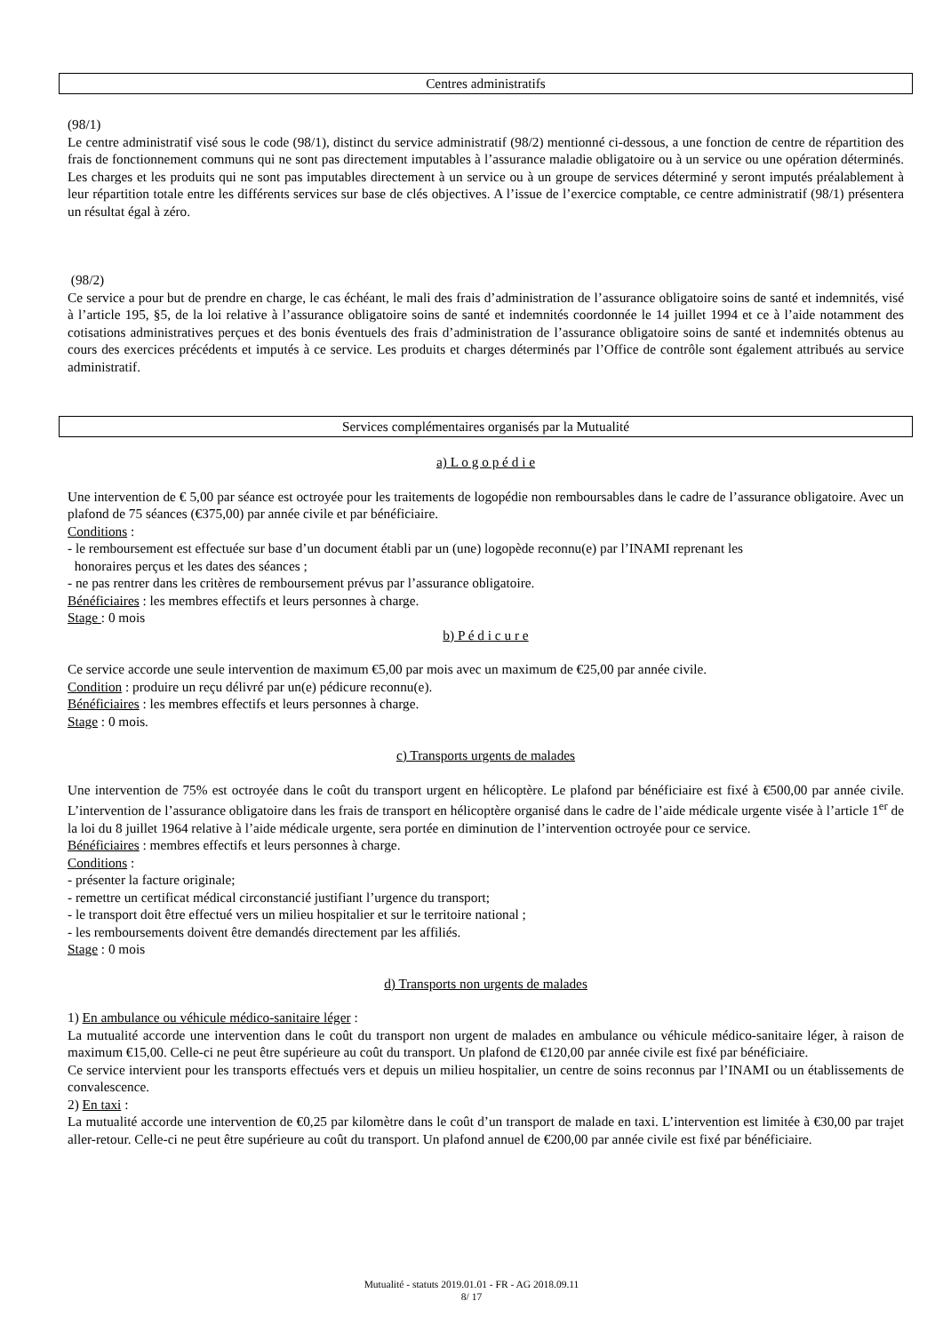Centres administratifs
(98/1)
Le centre administratif visé sous le code (98/1), distinct du service administratif (98/2) mentionné ci-dessous, a une fonction de centre de répartition des frais de fonctionnement communs qui ne sont pas directement imputables à l’assurance maladie obligatoire ou à un service ou une opération déterminés. Les charges et les produits qui ne sont pas imputables directement à un service ou à un groupe de services déterminé y seront imputés préalablement à leur répartition totale entre les différents services sur base de clés objectives. A l’issue de l’exercice comptable, ce centre administratif (98/1) présentera un résultat égal à zéro.
(98/2)
Ce service a pour but de prendre en charge, le cas échéant, le mali des frais d’administration de l’assurance obligatoire soins de santé et indemnités, visé à l’article 195, §5, de la loi relative à l’assurance obligatoire soins de santé et indemnités coordonnée le 14 juillet 1994 et ce à l’aide notamment des cotisations administratives perçues et des bonis éventuels des frais d’administration de l’assurance obligatoire soins de santé et indemnités obtenus au cours des exercices précédents et imputés à ce service. Les produits et charges déterminés par l’Office de contrôle sont également attribués au service administratif.
Services complémentaires organisés par la Mutualité
a) L o g o p é d i e
Une intervention de € 5,00 par séance est octroyée pour les traitements de logopédie non remboursables dans le cadre de l’assurance obligatoire. Avec un plafond de 75 séances (€375,00) par année civile et par bénéficiaire.
Conditions :
- le remboursement est effectuée sur base d’un document établi par un (une) logopède reconnu(e) par l’INAMI reprenant les
honoraires perçus et les dates des séances ;
- ne pas rentrer dans les critères de remboursement prévus par l’assurance obligatoire.
Bénéficiaires : les membres effectifs et leurs personnes à charge.
Stage : 0 mois
b) P é d i c u r e
Ce service accorde une seule intervention de maximum €5,00 par mois avec un maximum de €25,00 par année civile.
Condition : produire un reçu délivré par un(e) pédicure reconnu(e).
Bénéficiaires : les membres effectifs et leurs personnes à charge.
Stage : 0 mois.
c) Transports urgents de malades
Une intervention de 75% est octroyée dans le coût du transport urgent en hélicoptère. Le plafond par bénéficiaire est fixé à €500,00 par année civile. L’intervention de l’assurance obligatoire dans les frais de transport en hélicoptère organisé dans le cadre de l’aide médicale urgente visée à l’article 1<sup>er</sup> de la loi du 8 juillet 1964 relative à l’aide médicale urgente, sera portée en diminution de l’intervention octroyée pour ce service.
Bénéficiaires : membres effectifs et leurs personnes à charge.
Conditions :
- présenter la facture originale;
- remettre un certificat médical circonstancié justifiant l’urgence du transport;
- le transport doit être effectué vers un milieu hospitalier et sur le territoire national ;
- les remboursements doivent être demandés directement par les affiliés.
Stage : 0 mois
d) Transports non urgents de malades
1) En ambulance ou véhicule médico-sanitaire léger :
La mutualité accorde une intervention dans le coût du transport non urgent de malades en ambulance ou véhicule médico-sanitaire léger, à raison de maximum €15,00. Celle-ci ne peut être supérieure au coût du transport. Un plafond de €120,00 par année civile est fixé par bénéficiaire.
Ce service intervient pour les transports effectués vers et depuis un milieu hospitalier, un centre de soins reconnus par l’INAMI ou un établissements de convalescence.
2) En taxi :
La mutualité accorde une intervention de €0,25 par kilomètre dans le coût d’un transport de malade en taxi. L’intervention est limitée à €30,00 par trajet aller-retour. Celle-ci ne peut être supérieure au coût du transport. Un plafond annuel de €200,00 par année civile est fixé par bénéficiaire.
Mutualité - statuts 2019.01.01 - FR - AG 2018.09.11
8/ 17